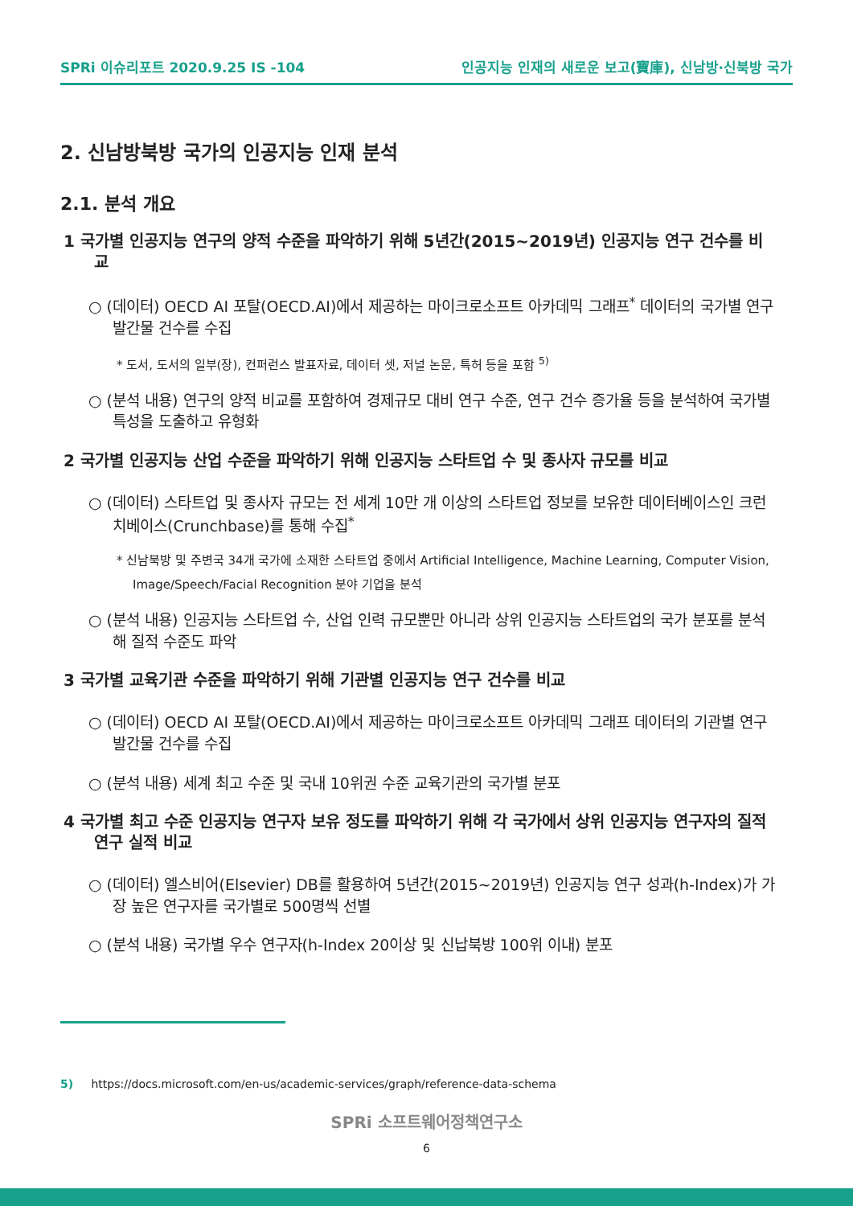SPRi 이슈리포트 2020.9.25 IS -104 인공지능 인재의 새로운 보고(寶庫), 신남방·신북방 국가
2. 신남방북방 국가의 인공지능 인재 분석
2.1. 분석 개요
1 국가별 인공지능 연구의 양적 수준을 파악하기 위해 5년간(2015~2019년) 인공지능 연구 건수를 비교
○ (데이터) OECD AI 포탈(OECD.AI)에서 제공하는 마이크로소프트 아카데믹 그래프<sup>*</sup> 데이터의 국가별 연구 발간물 건수를 수집
* 도서, 도서의 일부(장), 컨퍼런스 발표자료, 데이터 셋, 저널 논문, 특허 등을 포함 <sup>5)</sup>
○ (분석 내용) 연구의 양적 비교를 포함하여 경제규모 대비 연구 수준, 연구 건수 증가율 등을 분석하여 국가별 특성을 도출하고 유형화
2 국가별 인공지능 산업 수준을 파악하기 위해 인공지능 스타트업 수 및 종사자 규모를 비교
○ (데이터) 스타트업 및 종사자 규모는 전 세계 10만 개 이상의 스타트업 정보를 보유한 데이터베이스인 크런치베이스(Crunchbase)를 통해 수집<sup>*</sup>
* 신남북방 및 주변국 34개 국가에 소재한 스타트업 중에서 Artificial Intelligence, Machine Learning, Computer Vision, Image/Speech/Facial Recognition 분야 기업을 분석
○ (분석 내용) 인공지능 스타트업 수, 산업 인력 규모뿐만 아니라 상위 인공지능 스타트업의 국가 분포를 분석해 질적 수준도 파악
3 국가별 교육기관 수준을 파악하기 위해 기관별 인공지능 연구 건수를 비교
○ (데이터) OECD AI 포탈(OECD.AI)에서 제공하는 마이크로소프트 아카데믹 그래프 데이터의 기관별 연구 발간물 건수를 수집
○ (분석 내용) 세계 최고 수준 및 국내 10위권 수준 교육기관의 국가별 분포
4 국가별 최고 수준 인공지능 연구자 보유 정도를 파악하기 위해 각 국가에서 상위 인공지능 연구자의 질적 연구 실적 비교
○ (데이터) 엘스비어(Elsevier) DB를 활용하여 5년간(2015~2019년) 인공지능 연구 성과(h-Index)가 가장 높은 연구자를 국가별로 500명씩 선별
○ (분석 내용) 국가별 우수 연구자(h-Index 20이상 및 신납북방 100위 이내) 분포
5) https://docs.microsoft.com/en-us/academic-services/graph/reference-data-schema
SPRi 소프트웨어정책연구소
6